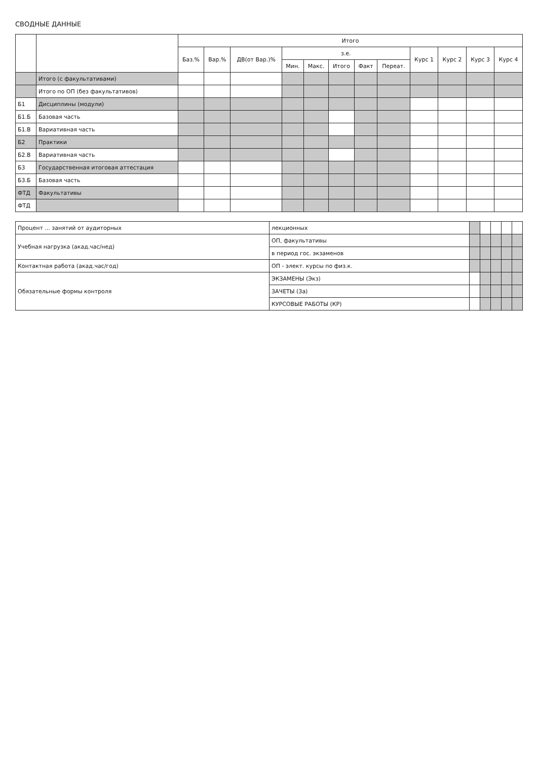СВОДНЫЕ ДАННЫЕ
| | | Итого | | | | | | | | | | | |
| --- | --- | --- | --- | --- | --- | --- | --- | --- | --- | --- | --- | --- | --- |
| | | Баз.% | Вар.% | ДВ(от Вар.)% | з.е. | | | | | Курс 1 | Курс 2 | Курс 3 | Курс 4 |
| | | | | | Мин. | Макс. | Итого | Факт | Переат. | | | | |
| | Итого (с факультативами) | | | | | | | | | | | | |
| | Итого по ОП (без факультативов) | | | | | | | | | | | | |
| Б1 | Дисциплины (модули) | | | | | | | | | | | | |
| Б1.Б | Базовая часть | | | | | | | | | | | | |
| Б1.В | Вариативная часть | | | | | | | | | | | | |
| Б2 | Практики | | | | | | | | | | | | |
| Б2.В | Вариативная часть | | | | | | | | | | | | |
| Б3 | Государственная итоговая аттестация | | | | | | | | | | | | |
| Б3.Б | Базовая часть | | | | | | | | | | | | |
| ФТД | Факультативы | | | | | | | | | | | | |
| ФТД | | | | | | | | | | | | | |
| Процент ... занятий от аудиторных | лекционных | | | | | |
| Учебная нагрузка (акад.час/нед) | ОП, факультативы | | | | | |
| | в период гос. экзаменов | | | | | |
| Контактная работа (акад.час/год) | ОП - элект. курсы по физ.к. | | | | | |
| Обязательные формы контроля | ЭКЗАМЕНЫ (Экз) | | | | | |
| | ЗАЧЕТЫ (За) | | | | | |
| | КУРСОВЫЕ РАБОТЫ (КР) | | | | | |